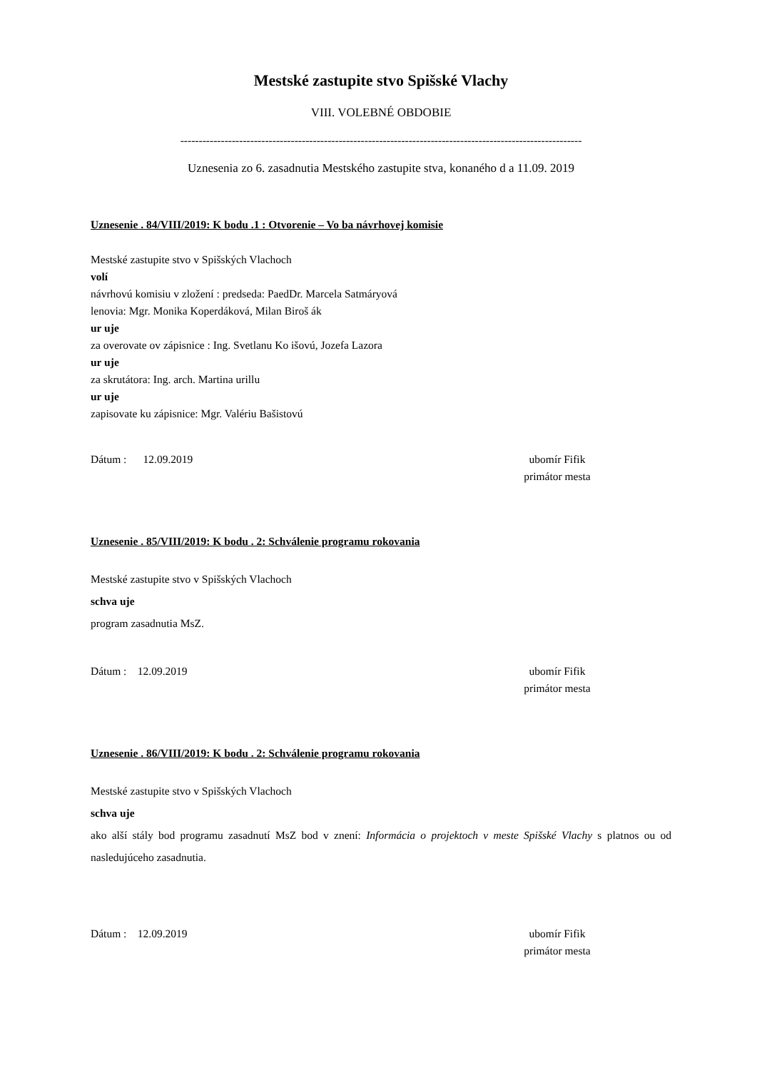Mestské zastupite stvo Spišské Vlachy
VIII. VOLEBNÉ OBDOBIE
-------------------------------------------------------------------------------------------------------------
Uznesenia zo 6. zasadnutia Mestského zastupite stva, konaného d a 11.09. 2019
Uznesenie . 84/VIII/2019: K bodu .1 : Otvorenie – Vo ba návrhovej komisie
Mestské zastupite stvo v Spišských Vlachoch
volí
návrhovú komisiu v zložení : predseda: PaedDr. Marcela Satmáryová
lenovia: Mgr. Monika Koperdáková, Milan Biroš ák
ur uje
za overovate ov zápisnice : Ing. Svetlanu Ko išovú, Jozefa Lazora
ur uje
za skrutátora: Ing. arch. Martina urillu
ur uje
zapisovate ku zápisnice: Mgr. Valériu Bašistovú
Dátum : 12.09.2019 ubomír Fifik
primátor mesta
Uznesenie . 85/VIII/2019: K bodu . 2: Schválenie programu rokovania
Mestské zastupite stvo v Spišských Vlachoch
schva uje
program zasadnutia MsZ.
Dátum : 12.09.2019 ubomír Fifik
primátor mesta
Uznesenie . 86/VIII/2019: K bodu . 2: Schválenie programu rokovania
Mestské zastupite stvo v Spišských Vlachoch
schva uje
ako alší stály bod programu zasadnutí MsZ bod v znení: Informácia o projektoch v meste Spišské Vlachy s platnos ou od nasledujúceho zasadnutia.
Dátum : 12.09.2019 ubomír Fifik
primátor mesta